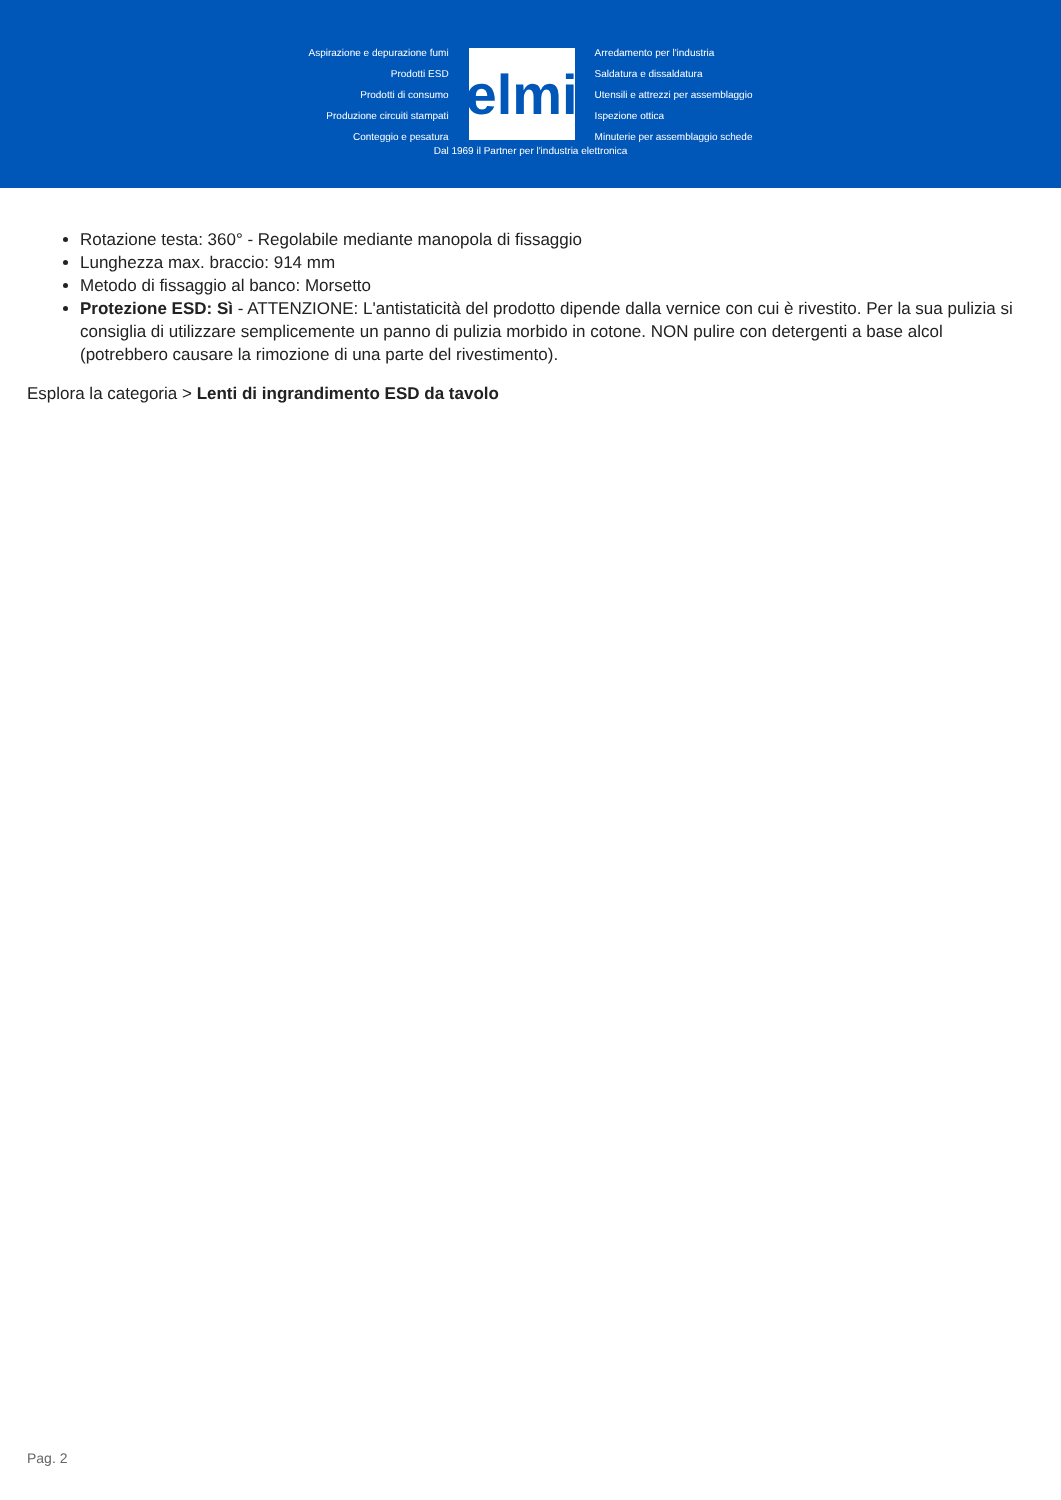Aspirazione e depurazione fumi
Prodotti ESD
Prodotti di consumo
Produzione circuiti stampati
Conteggio e pesatura
elmi
Arredamento per l'industria
Saldatura e dissaldatura
Utensili e attrezzi per assemblaggio
Ispezione ottica
Minuterie per assemblaggio schede
Dal 1969 il Partner per l'industria elettronica
Rotazione testa: 360° - Regolabile mediante manopola di fissaggio
Lunghezza max. braccio: 914 mm
Metodo di fissaggio al banco: Morsetto
Protezione ESD: Sì - ATTENZIONE: L'antistaticità del prodotto dipende dalla vernice con cui è rivestito. Per la sua pulizia si consiglia di utilizzare semplicemente un panno di pulizia morbido in cotone. NON pulire con detergenti a base alcol (potrebbero causare la rimozione di una parte del rivestimento).
Esplora la categoria > Lenti di ingrandimento ESD da tavolo
Pag. 2